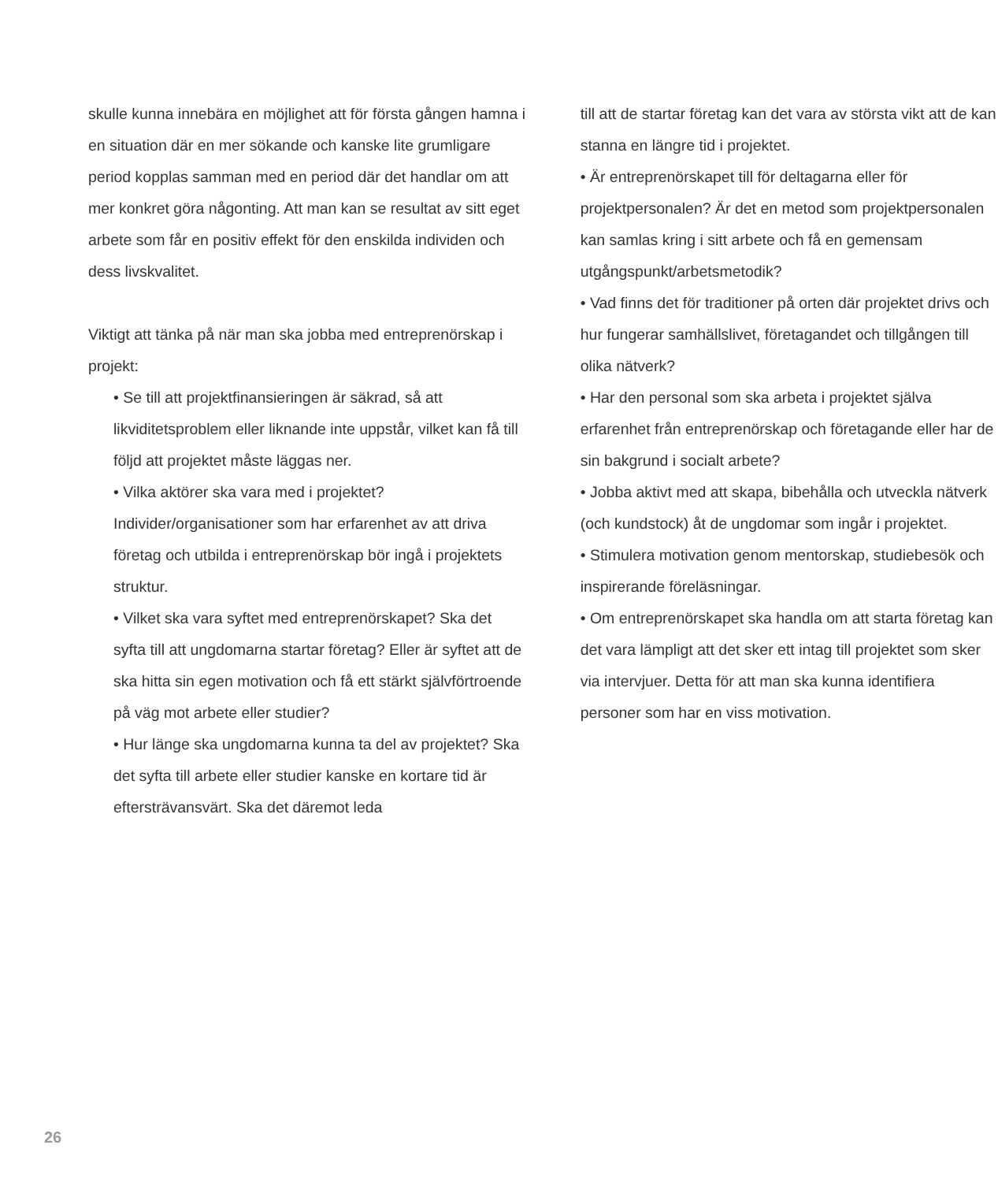skulle kunna innebära en möjlighet att för första gången hamna i en situation där en mer sökande och kanske lite grumligare period kopplas samman med en period där det handlar om att mer konkret göra någonting. Att man kan se resultat av sitt eget arbete som får en positiv effekt för den enskilda individen och dess livskvalitet.
Viktigt att tänka på när man ska jobba med entreprenörskap i projekt:
• Se till att projektfinansieringen är säkrad, så att likviditetsproblem eller liknande inte uppstår, vilket kan få till följd att projektet måste läggas ner.
• Vilka aktörer ska vara med i projektet? Individer/organisationer som har erfarenhet av att driva företag och utbilda i entreprenörskap bör ingå i projektets struktur.
• Vilket ska vara syftet med entreprenörskapet? Ska det syfta till att ungdomarna startar företag? Eller är syftet att de ska hitta sin egen motivation och få ett stärkt självförtroende på väg mot arbete eller studier?
• Hur länge ska ungdomarna kunna ta del av projektet? Ska det syfta till arbete eller studier kanske en kortare tid är eftersträvansvärt. Ska det däremot leda
till att de startar företag kan det vara av största vikt att de kan stanna en längre tid i projektet.
• Är entreprenörskapet till för deltagarna eller för projektpersonalen? Är det en metod som projektpersonalen kan samlas kring i sitt arbete och få en gemensam utgångspunkt/arbetsmetodik?
• Vad finns det för traditioner på orten där projektet drivs och hur fungerar samhällslivet, företagandet och tillgången till olika nätverk?
• Har den personal som ska arbeta i projektet själva erfarenhet från entreprenörskap och företagande eller har de sin bakgrund i socialt arbete?
• Jobba aktivt med att skapa, bibehålla och utveckla nätverk (och kundstock) åt de ungdomar som ingår i projektet.
• Stimulera motivation genom mentorskap, studiebesök och inspirerande föreläsningar.
• Om entreprenörskapet ska handla om att starta företag kan det vara lämpligt att det sker ett intag till projektet som sker via intervjuer. Detta för att man ska kunna identifiera personer som har en viss motivation.
26